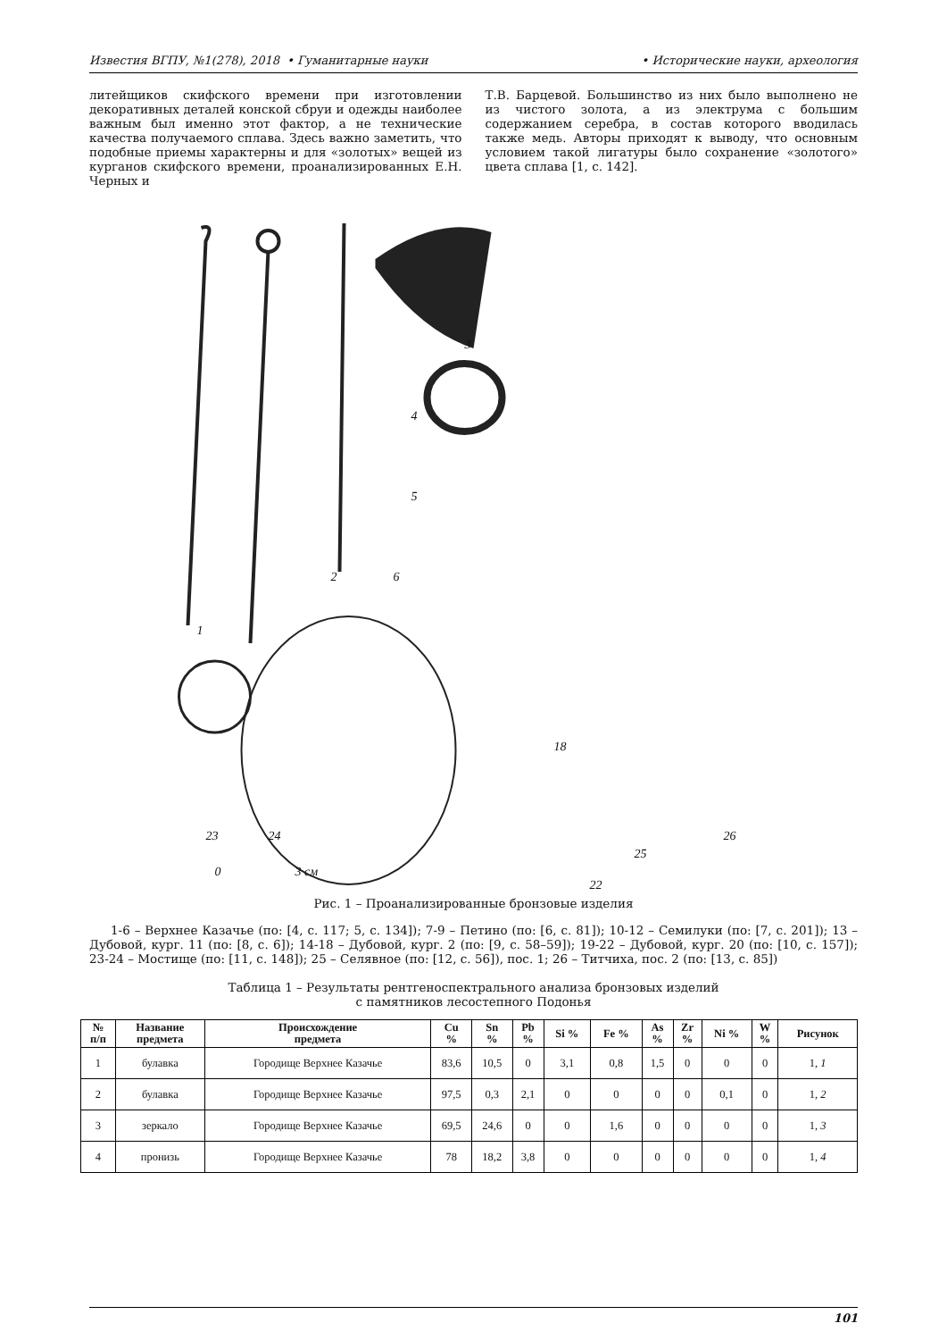Известия ВГПУ, №1(278), 2018 • Гуманитарные науки • Исторические науки, археология
литейщиков скифского времени при изготовлении декоративных деталей конской сбруи и одежды наиболее важным был именно этот фактор, а не технические качества получаемого сплава. Здесь важно заметить, что подобные приемы характерны и для «золотых» вещей из курганов скифского времени, проанализированных Е.Н. Черных и
Т.В. Барцевой. Большинство из них было выполнено не из чистого золота, а из электрума с большим содержанием серебра, в состав которого вводилась также медь. Авторы приходят к выводу, что основным условием такой лигатуры было сохранение «золотого» цвета сплава [1, с. 142].
1
2
3
4
5
6
18
23
24
25
26
22
0
3 см
Рис. 1 – Проанализированные бронзовые изделия
1-6 – Верхнее Казачье (по: [4, с. 117; 5, с. 134]); 7-9 – Петино (по: [6, с. 81]); 10-12 – Семилуки (по: [7, с. 201]); 13 – Дубовой, кург. 11 (по: [8, с. 6]); 14-18 – Дубовой, кург. 2 (по: [9, с. 58–59]); 19-22 – Дубовой, кург. 20 (по: [10, с. 157]); 23-24 – Мостище (по: [11, с. 148]); 25 – Селявное (по: [12, с. 56]), пос. 1; 26 – Титчиха, пос. 2 (по: [13, с. 85])
Таблица 1 – Результаты рентгеноспектрального анализа бронзовых изделий
с памятников лесостепного Подонья
| № п/п | Название предмета | Происхождение предмета | Cu % | Sn % | Pb % | Si % | Fe % | As % | Zr % | Ni % | W % | Рисунок |
| --- | --- | --- | --- | --- | --- | --- | --- | --- | --- | --- | --- | --- |
| 1 | булавка | Городище Верхнее Казачье | 83,6 | 10,5 | 0 | 3,1 | 0,8 | 1,5 | 0 | 0 | 0 | 1, 1 |
| 2 | булавка | Городище Верхнее Казачье | 97,5 | 0,3 | 2,1 | 0 | 0 | 0 | 0 | 0,1 | 0 | 1, 2 |
| 3 | зеркало | Городище Верхнее Казачье | 69,5 | 24,6 | 0 | 0 | 1,6 | 0 | 0 | 0 | 0 | 1, 3 |
| 4 | пронизь | Городище Верхнее Казачье | 78 | 18,2 | 3,8 | 0 | 0 | 0 | 0 | 0 | 0 | 1, 4 |
101